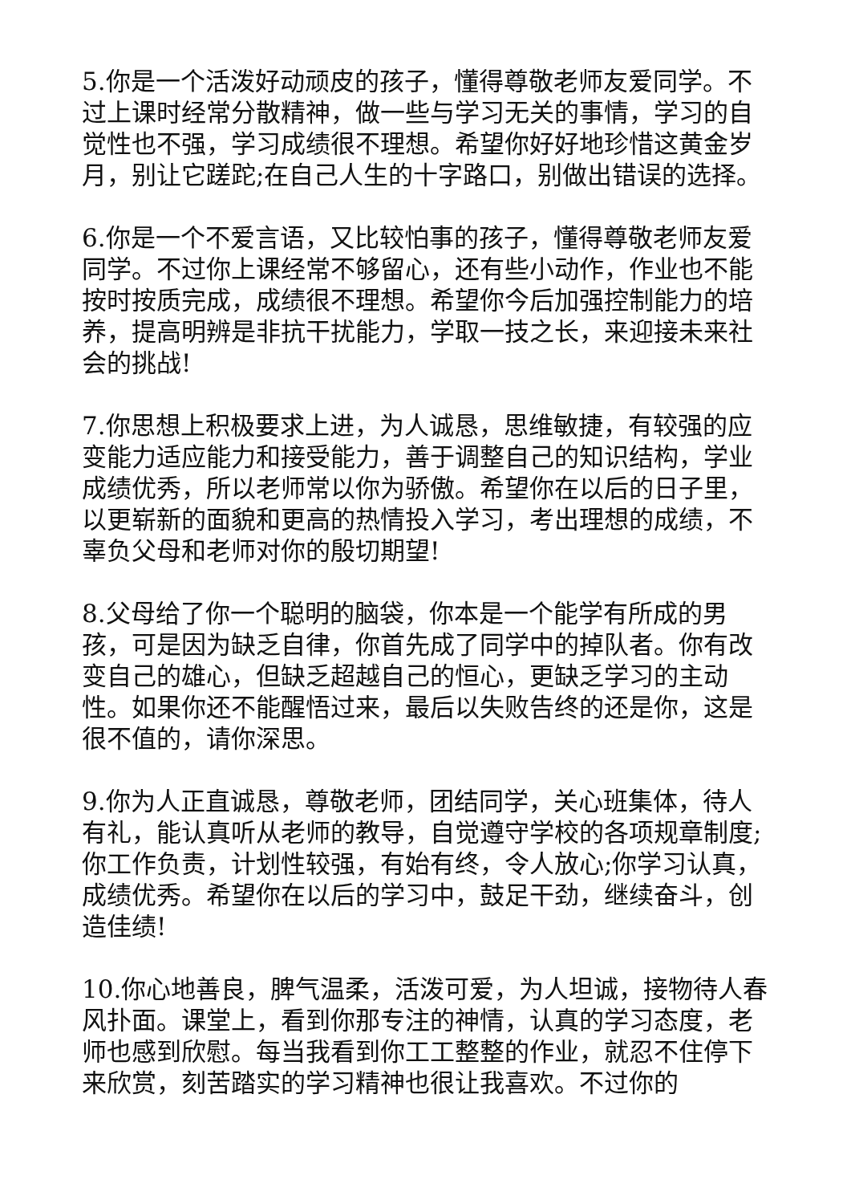5.你是一个活泼好动顽皮的孩子，懂得尊敬老师友爱同学。不过上课时经常分散精神，做一些与学习无关的事情，学习的自觉性也不强，学习成绩很不理想。希望你好好地珍惜这黄金岁月，别让它蹉跎;在自己人生的十字路口，别做出错误的选择。
6.你是一个不爱言语，又比较怕事的孩子，懂得尊敬老师友爱同学。不过你上课经常不够留心，还有些小动作，作业也不能按时按质完成，成绩很不理想。希望你今后加强控制能力的培养，提高明辨是非抗干扰能力，学取一技之长，来迎接未来社会的挑战!
7.你思想上积极要求上进，为人诚恳，思维敏捷，有较强的应变能力适应能力和接受能力，善于调整自己的知识结构，学业成绩优秀，所以老师常以你为骄傲。希望你在以后的日子里，以更崭新的面貌和更高的热情投入学习，考出理想的成绩，不辜负父母和老师对你的殷切期望!
8.父母给了你一个聪明的脑袋，你本是一个能学有所成的男孩，可是因为缺乏自律，你首先成了同学中的掉队者。你有改变自己的雄心，但缺乏超越自己的恒心，更缺乏学习的主动性。如果你还不能醒悟过来，最后以失败告终的还是你，这是很不值的，请你深思。
9.你为人正直诚恳，尊敬老师，团结同学，关心班集体，待人有礼，能认真听从老师的教导，自觉遵守学校的各项规章制度;你工作负责，计划性较强，有始有终，令人放心;你学习认真，成绩优秀。希望你在以后的学习中，鼓足干劲，继续奋斗，创造佳绩!
10.你心地善良，脾气温柔，活泼可爱，为人坦诚，接物待人春风扑面。课堂上，看到你那专注的神情，认真的学习态度，老师也感到欣慰。每当我看到你工工整整的作业，就忍不住停下来欣赏，刻苦踏实的学习精神也很让我喜欢。不过你的